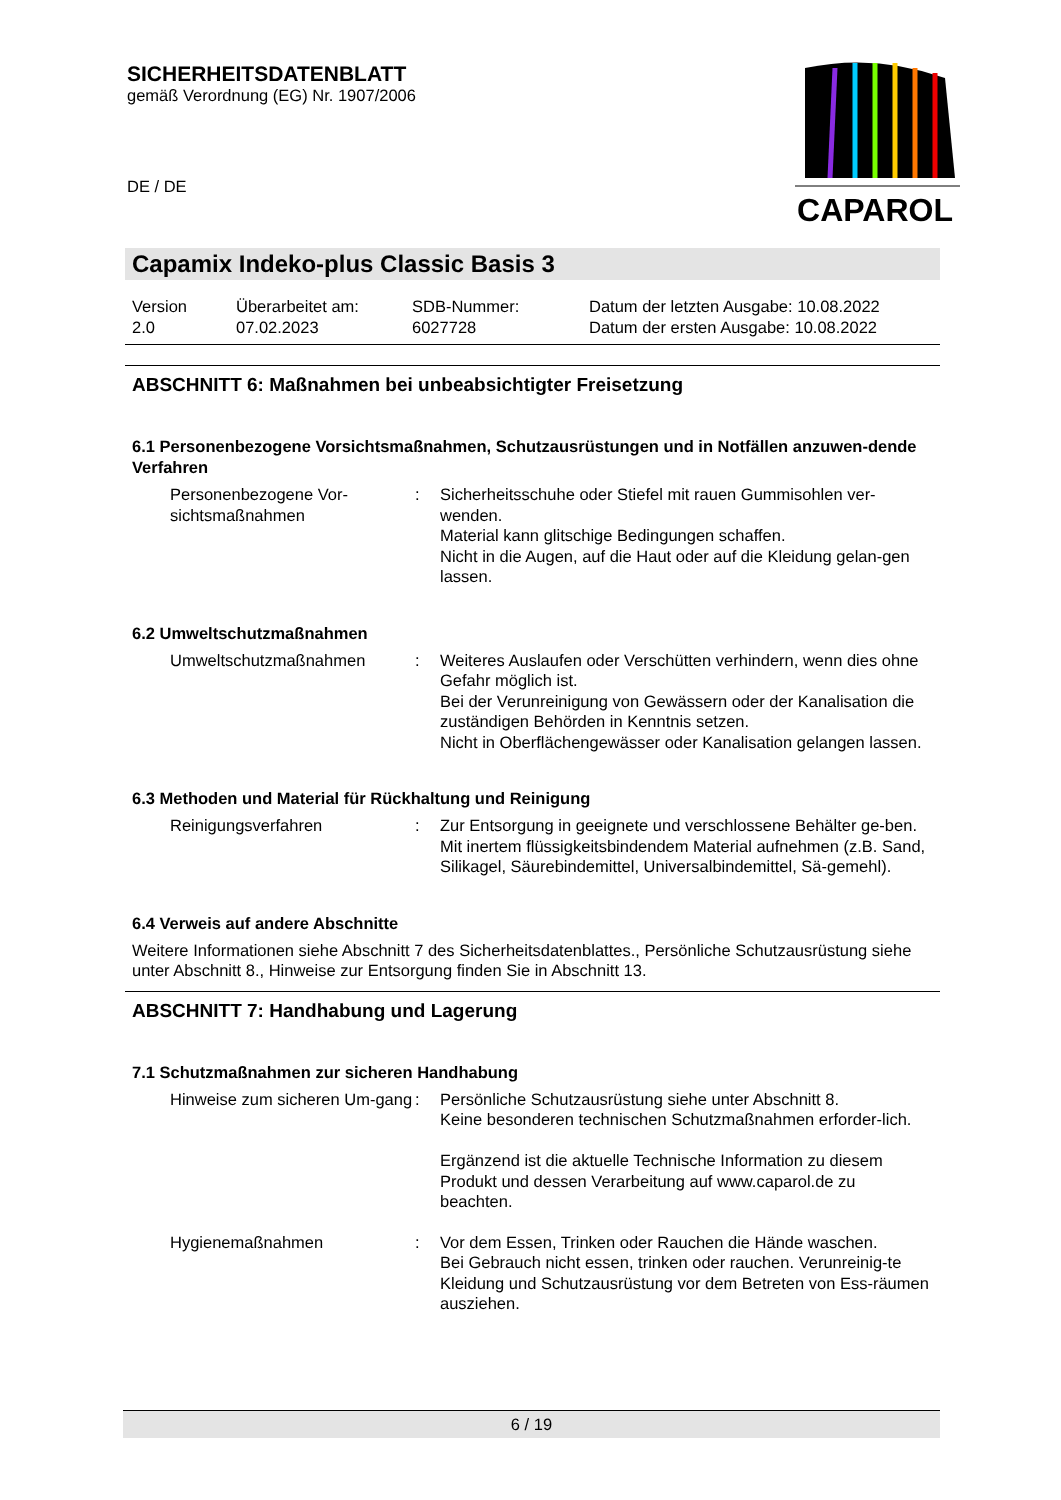SICHERHEITSDATENBLATT
gemäß Verordnung (EG) Nr. 1907/2006
DE / DE
CAPAROL
Capamix Indeko-plus Classic Basis 3
Version
2.0
Überarbeitet am:
07.02.2023
SDB-Nummer:
6027728
Datum der letzten Ausgabe: 10.08.2022
Datum der ersten Ausgabe: 10.08.2022
ABSCHNITT 6: Maßnahmen bei unbeabsichtigter Freisetzung
6.1 Personenbezogene Vorsichtsmaßnahmen, Schutzausrüstungen und in Notfällen anzuwen-dende Verfahren
Personenbezogene Vor-sichtsmaßnahmen
: Sicherheitsschuhe oder Stiefel mit rauen Gummisohlen ver-wenden.
Material kann glitschige Bedingungen schaffen.
Nicht in die Augen, auf die Haut oder auf die Kleidung gelan-gen lassen.
6.2 Umweltschutzmaßnahmen
Umweltschutzmaßnahmen : Weiteres Auslaufen oder Verschütten verhindern, wenn dies ohne Gefahr möglich ist.
Bei der Verunreinigung von Gewässern oder der Kanalisation die zuständigen Behörden in Kenntnis setzen.
Nicht in Oberflächengewässer oder Kanalisation gelangen lassen.
6.3 Methoden und Material für Rückhaltung und Reinigung
Reinigungsverfahren : Zur Entsorgung in geeignete und verschlossene Behälter ge-ben.
Mit inertem flüssigkeitsbindendem Material aufnehmen (z.B. Sand, Silikagel, Säurebindemittel, Universalbindemittel, Sä-gemehl).
6.4 Verweis auf andere Abschnitte
Weitere Informationen siehe Abschnitt 7 des Sicherheitsdatenblattes., Persönliche Schutzausrüstung siehe unter Abschnitt 8., Hinweise zur Entsorgung finden Sie in Abschnitt 13.
ABSCHNITT 7: Handhabung und Lagerung
7.1 Schutzmaßnahmen zur sicheren Handhabung
Hinweise zum sicheren Um-gang
: Persönliche Schutzausrüstung siehe unter Abschnitt 8.
Keine besonderen technischen Schutzmaßnahmen erforder-lich.
Ergänzend ist die aktuelle Technische Information zu diesem Produkt und dessen Verarbeitung auf www.caparol.de zu beachten.
Hygienemaßnahmen : Vor dem Essen, Trinken oder Rauchen die Hände waschen.
Bei Gebrauch nicht essen, trinken oder rauchen. Verunreinig-te Kleidung und Schutzausrüstung vor dem Betreten von Ess-räumen ausziehen.
6 / 19